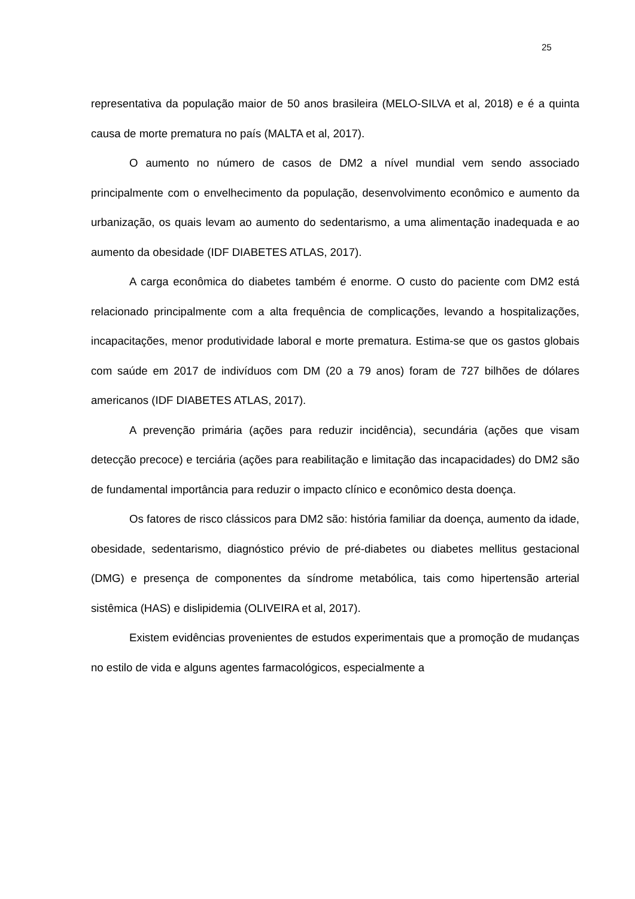25
representativa da população maior de 50 anos brasileira (MELO-SILVA et al, 2018) e é a quinta causa de morte prematura no país (MALTA et al, 2017).
O aumento no número de casos de DM2 a nível mundial vem sendo associado principalmente com o envelhecimento da população, desenvolvimento econômico e aumento da urbanização, os quais levam ao aumento do sedentarismo, a uma alimentação inadequada e ao aumento da obesidade (IDF DIABETES ATLAS, 2017).
A carga econômica do diabetes também é enorme. O custo do paciente com DM2 está relacionado principalmente com a alta frequência de complicações, levando a hospitalizações, incapacitações, menor produtividade laboral e morte prematura. Estima-se que os gastos globais com saúde em 2017 de indivíduos com DM (20 a 79 anos) foram de 727 bilhões de dólares americanos (IDF DIABETES ATLAS, 2017).
A prevenção primária (ações para reduzir incidência), secundária (ações que visam detecção precoce) e terciária (ações para reabilitação e limitação das incapacidades) do DM2 são de fundamental importância para reduzir o impacto clínico e econômico desta doença.
Os fatores de risco clássicos para DM2 são: história familiar da doença, aumento da idade, obesidade, sedentarismo, diagnóstico prévio de pré-diabetes ou diabetes mellitus gestacional (DMG) e presença de componentes da síndrome metabólica, tais como hipertensão arterial sistêmica (HAS) e dislipidemia (OLIVEIRA et al, 2017).
Existem evidências provenientes de estudos experimentais que a promoção de mudanças no estilo de vida e alguns agentes farmacológicos, especialmente a